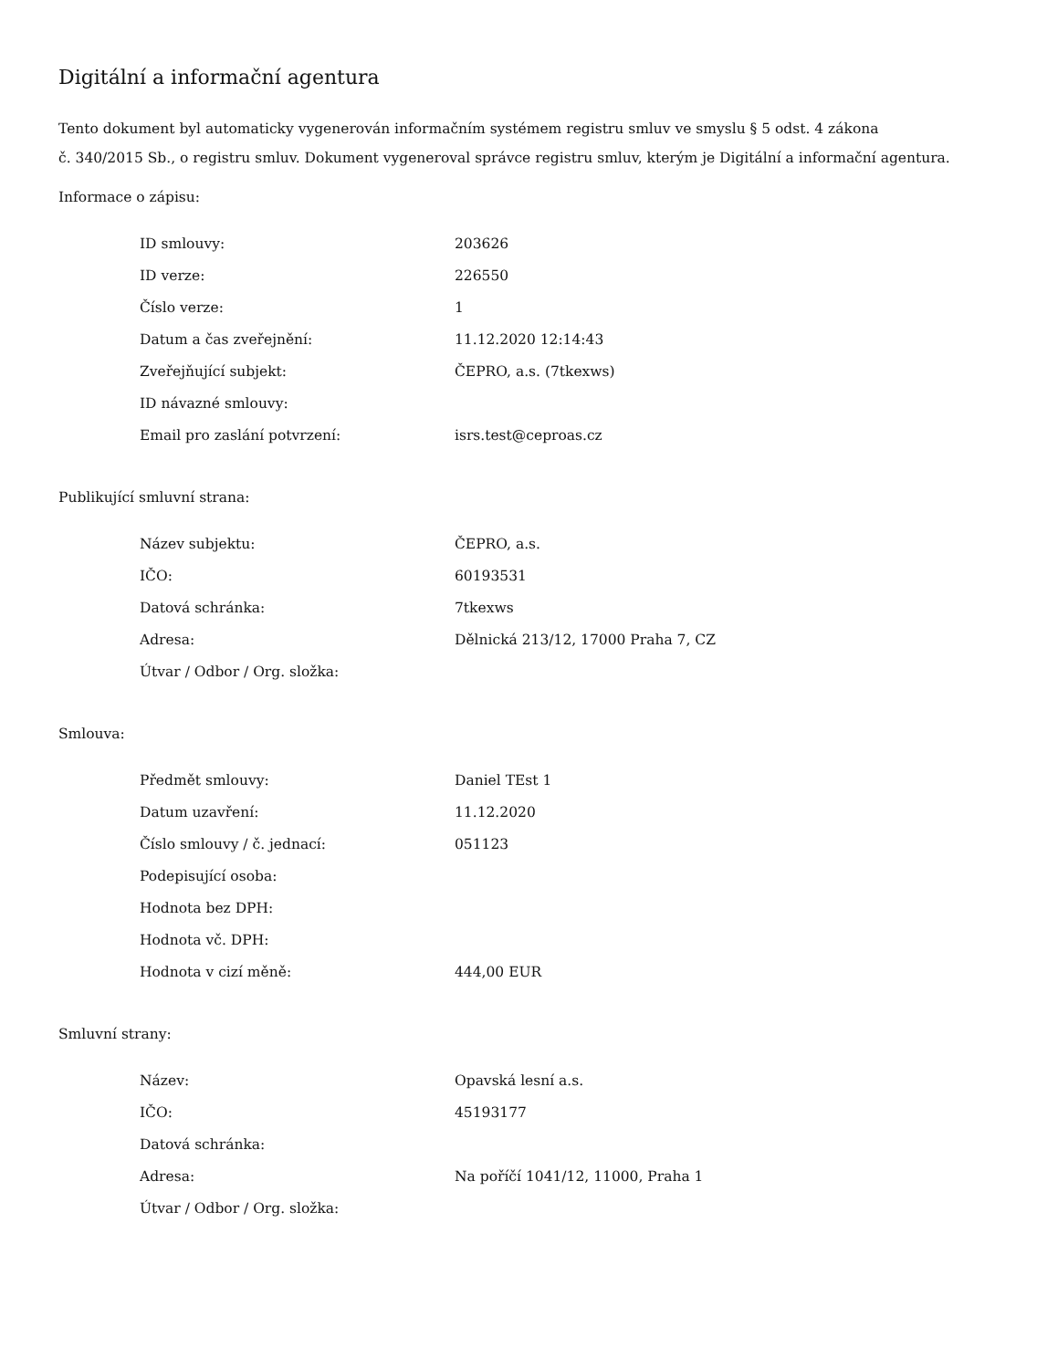Digitální a informační agentura
Tento dokument byl automaticky vygenerován informačním systémem registru smluv ve smyslu § 5 odst. 4 zákona
č. 340/2015 Sb., o registru smluv. Dokument vygeneroval správce registru smluv, kterým je Digitální a informační agentura.
Informace o zápisu:
| ID smlouvy: | 203626 |
| ID verze: | 226550 |
| Číslo verze: | 1 |
| Datum a čas zveřejnění: | 11.12.2020 12:14:43 |
| Zveřejňující subjekt: | ČEPRO, a.s. (7tkexws) |
| ID návazné smlouvy: | |
| Email pro zaslání potvrzení: | isrs.test@ceproas.cz |
Publikující smluvní strana:
| Název subjektu: | ČEPRO, a.s. |
| IČO: | 60193531 |
| Datová schránka: | 7tkexws |
| Adresa: | Dělnická 213/12, 17000 Praha 7, CZ |
| Útvar / Odbor / Org. složka: | |
Smlouva:
| Předmět smlouvy: | Daniel TEst 1 |
| Datum uzavření: | 11.12.2020 |
| Číslo smlouvy / č. jednací: | 051123 |
| Podepisující osoba: | |
| Hodnota bez DPH: | |
| Hodnota vč. DPH: | |
| Hodnota v cizí měně: | 444,00 EUR |
Smluvní strany:
| Název: | Opavská lesní a.s. |
| IČO: | 45193177 |
| Datová schránka: | |
| Adresa: | Na poříčí 1041/12, 11000, Praha 1 |
| Útvar / Odbor / Org. složka: | |